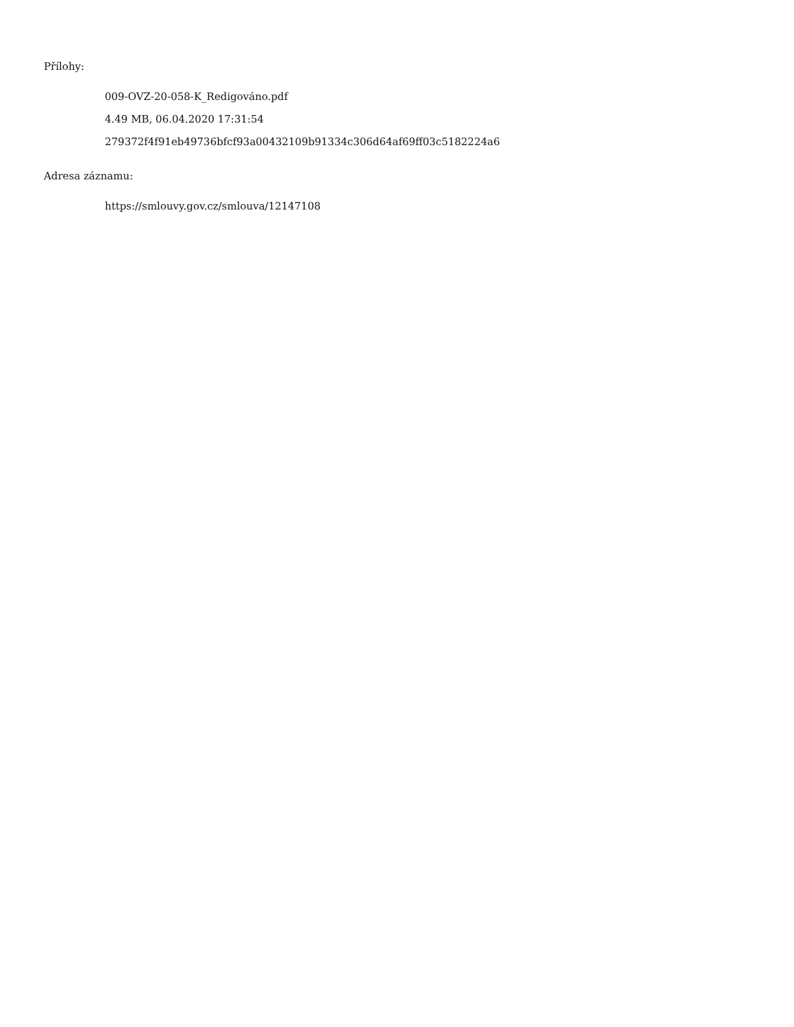Přílohy:
009-OVZ-20-058-K_Redigováno.pdf
4.49 MB, 06.04.2020 17:31:54
279372f4f91eb49736bfcf93a00432109b91334c306d64af69ff03c5182224a6
Adresa záznamu:
https://smlouvy.gov.cz/smlouva/12147108